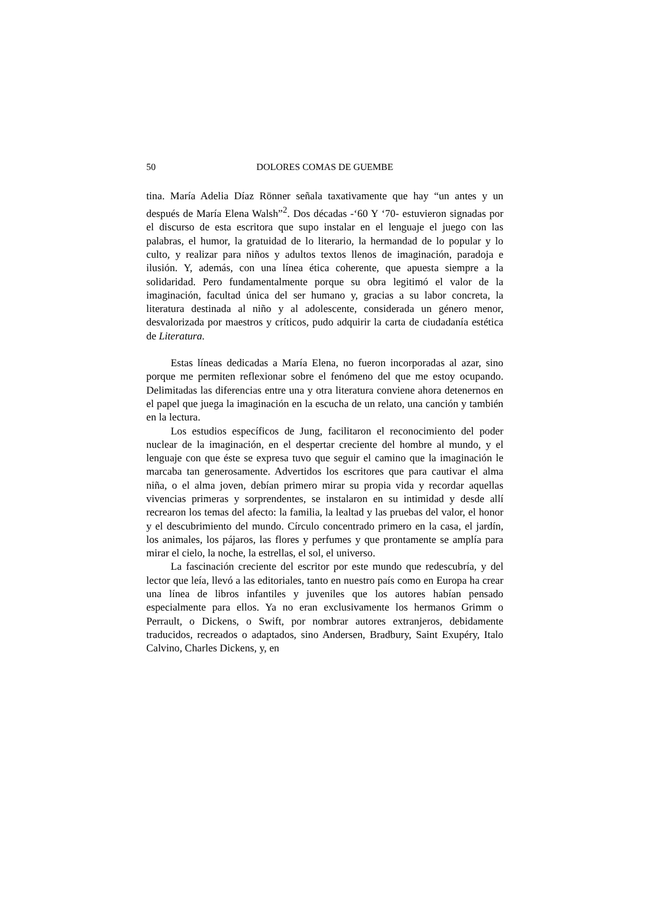50 DOLORES COMAS DE GUEMBE
tina. María Adelia Díaz Rönner señala taxativamente que hay “un antes y un después de María Elena Walsh”<sup>2</sup>. Dos décadas -‘60 Y ‘70- estuvieron signadas por el discurso de esta escritora que supo instalar en el lenguaje el juego con las palabras, el humor, la gratuidad de lo literario, la hermandad de lo popular y lo culto, y realizar para niños y adultos textos llenos de imaginación, paradoja e ilusión. Y, además, con una línea ética coherente, que apuesta siempre a la solidaridad. Pero fundamentalmente porque su obra legitimó el valor de la imaginación, facultad única del ser humano y, gracias a su labor concreta, la literatura destinada al niño y al adolescente, considerada un género menor, desvalorizada por maestros y críticos, pudo adquirir la carta de ciudadanía estética de Literatura.
Estas líneas dedicadas a María Elena, no fueron incorporadas al azar, sino porque me permiten reflexionar sobre el fenómeno del que me estoy ocupando. Delimitadas las diferencias entre una y otra literatura conviene ahora detenernos en el papel que juega la imaginación en la escucha de un relato, una canción y también en la lectura.
Los estudios específicos de Jung, facilitaron el reconocimiento del poder nuclear de la imaginación, en el despertar creciente del hombre al mundo, y el lenguaje con que éste se expresa tuvo que seguir el camino que la imaginación le marcaba tan generosamente. Advertidos los escritores que para cautivar el alma niña, o el alma joven, debían primero mirar su propia vida y recordar aquellas vivencias primeras y sorprendentes, se instalaron en su intimidad y desde allí recrearon los temas del afecto: la familia, la lealtad y las pruebas del valor, el honor y el descubrimiento del mundo. Círculo concentrado primero en la casa, el jardín, los animales, los pájaros, las flores y perfumes y que prontamente se amplía para mirar el cielo, la noche, la estrellas, el sol, el universo.
La fascinación creciente del escritor por este mundo que redescubría, y del lector que leía, llevó a las editoriales, tanto en nuestro país como en Europa ha crear una línea de libros infantiles y juveniles que los autores habían pensado especialmente para ellos. Ya no eran exclusivamente los hermanos Grimm o Perrault, o Dickens, o Swift, por nombrar autores extranjeros, debidamente traducidos, recreados o adaptados, sino Andersen, Bradbury, Saint Exupéry, Italo Calvino, Charles Dickens, y, en